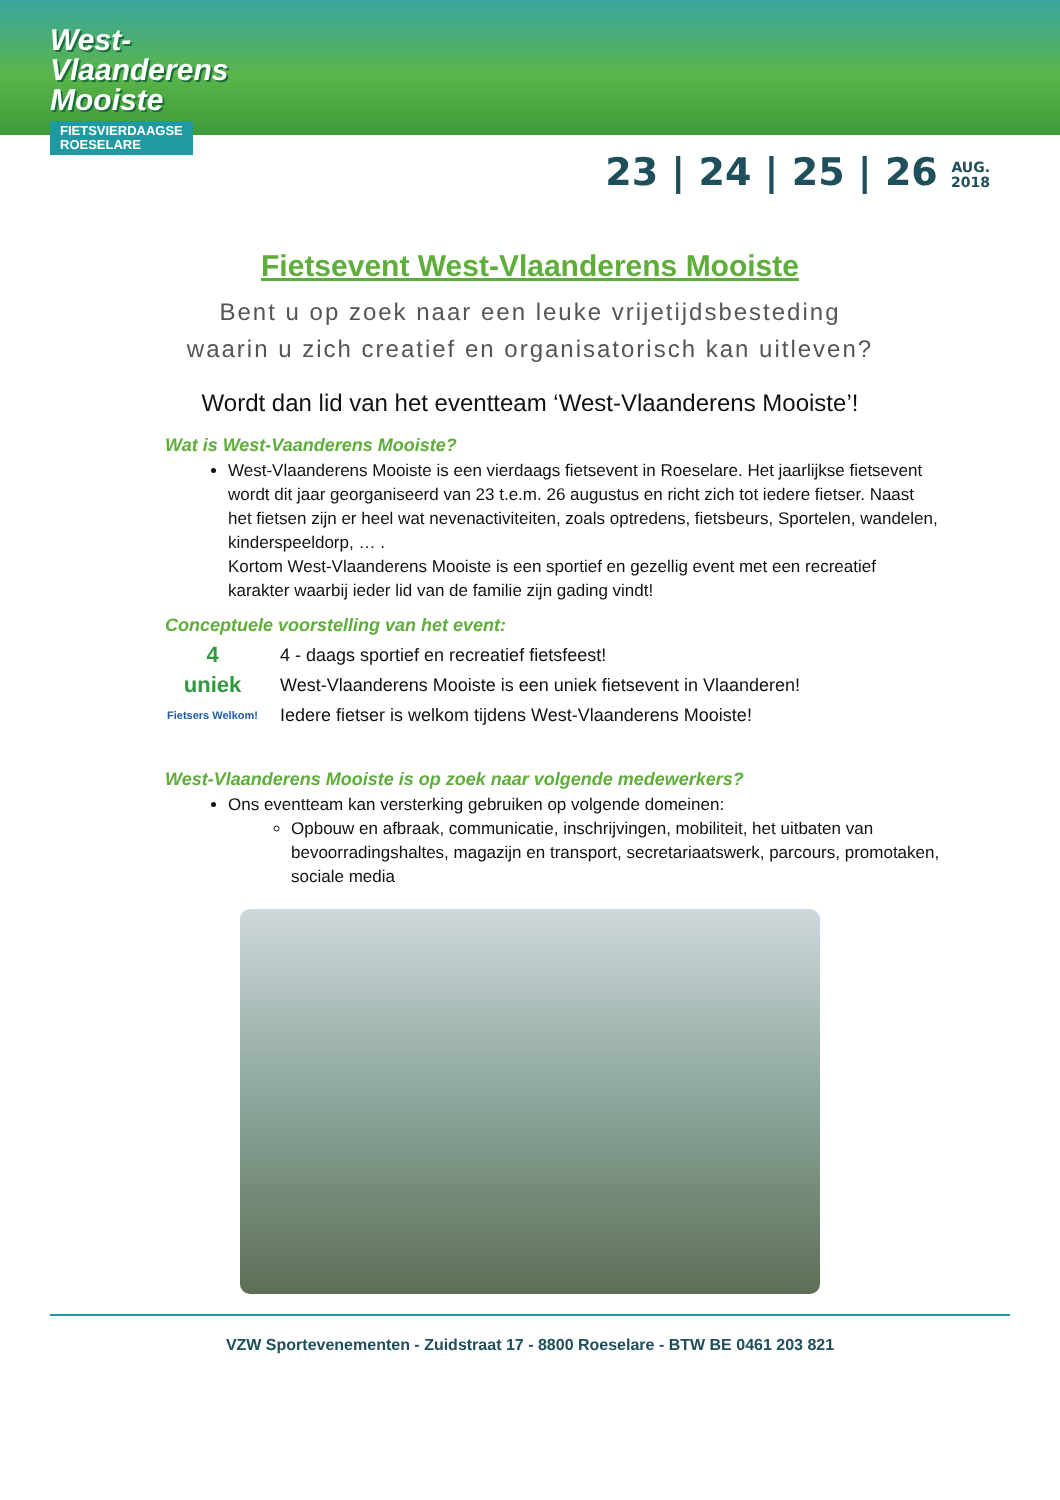West-
Vlaanderens
Mooiste
FIETSVIERDAAGSE
ROESELARE
23 | 24 | 25 | 26 AUG.
2018
Fietsevent West-Vlaanderens Mooiste
Bent u op zoek naar een leuke vrijetijdsbesteding
waarin u zich creatief en organisatorisch kan uitleven?
Wordt dan lid van het eventteam ‘West-Vlaanderens Mooiste’!
Wat is West-Vaanderens Mooiste?
West-Vlaanderens Mooiste is een vierdaags fietsevent in Roeselare. Het jaarlijkse fietsevent wordt dit jaar georganiseerd van 23 t.e.m. 26 augustus en richt zich tot iedere fietser. Naast het fietsen zijn er heel wat nevenactiviteiten, zoals optredens, fietsbeurs, Sportelen, wandelen, kinderspeeldorp, … .
Kortom West-Vlaanderens Mooiste is een sportief en gezellig event met een recreatief karakter waarbij ieder lid van de familie zijn gading vindt!
Conceptuele voorstelling van het event:
4
4 - daags sportief en recreatief fietsfeest!
uniek
West-Vlaanderens Mooiste is een uniek fietsevent in Vlaanderen!
Fietsers Welkom!
Iedere fietser is welkom tijdens West-Vlaanderens Mooiste!
West-Vlaanderens Mooiste is op zoek naar volgende medewerkers?
Ons eventteam kan versterking gebruiken op volgende domeinen:
Opbouw en afbraak, communicatie, inschrijvingen, mobiliteit, het uitbaten van bevoorradingshaltes, magazijn en transport, secretariaatswerk, parcours, promotaken, sociale media
VZW Sportevenementen - Zuidstraat 17 - 8800 Roeselare - BTW BE 0461 203 821